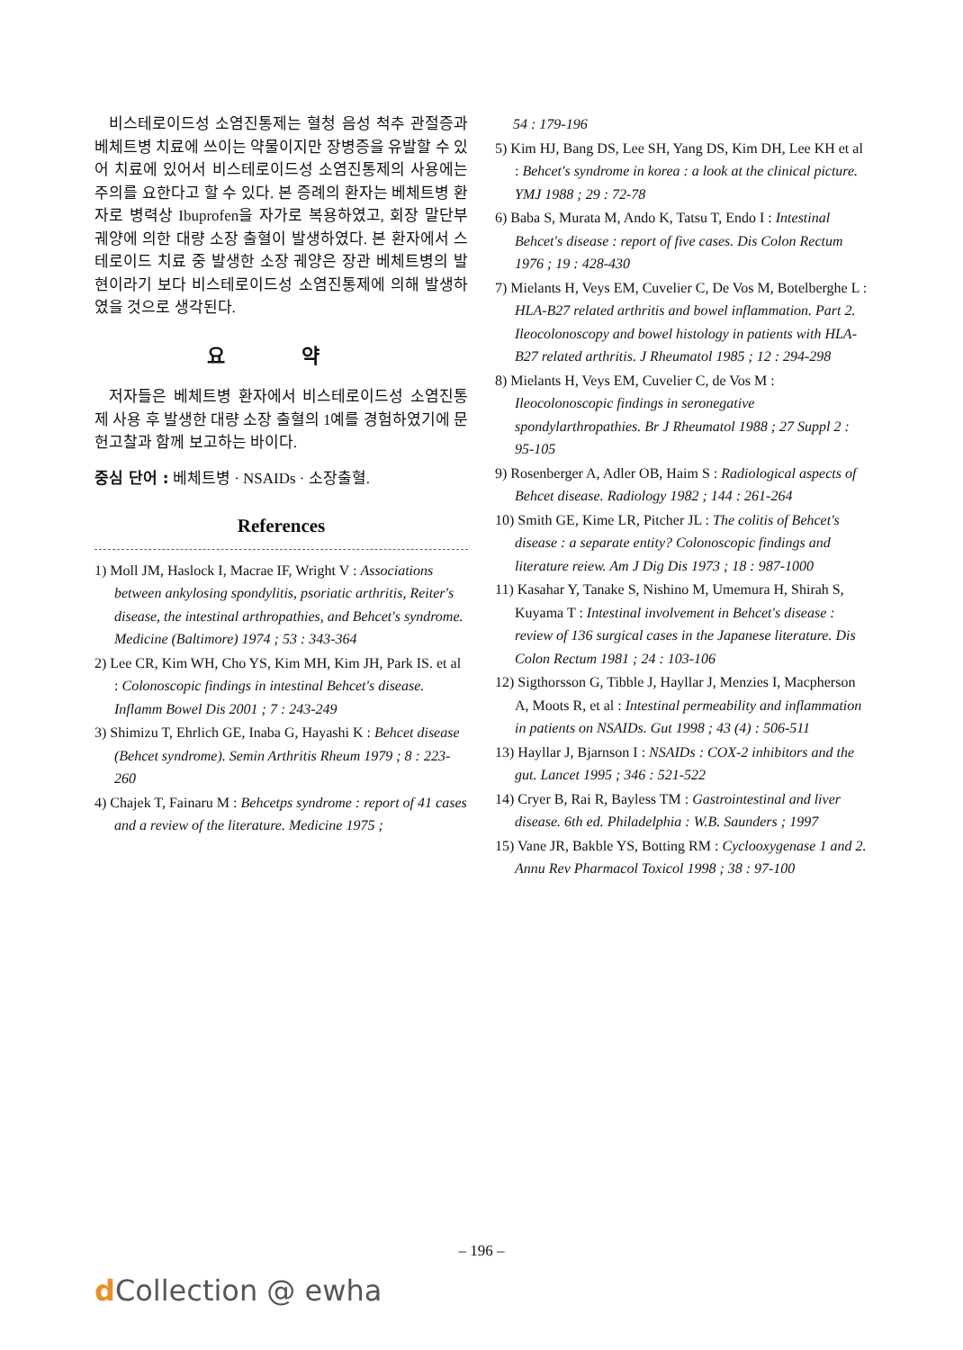비스테로이드성 소염진통제는 혈청 음성 척추 관절증과 베체트병 치료에 쓰이는 약물이지만 장병증을 유발할 수 있어 치료에 있어서 비스테로이드성 소염진통제의 사용에는 주의를 요한다고 할 수 있다. 본 증례의 환자는 베체트병 환자로 병력상 Ibuprofen을 자가로 복용하였고, 회장 말단부 궤양에 의한 대량 소장 출혈이 발생하였다. 본 환자에서 스테로이드 치료 중 발생한 소장 궤양은 장관 베체트병의 발현이라기 보다 비스테로이드성 소염진통제에 의해 발생하였을 것으로 생각된다.
요 약
저자들은 베체트병 환자에서 비스테로이드성 소염진통제 사용 후 발생한 대량 소장 출혈의 1예를 경험하였기에 문헌고찰과 함께 보고하는 바이다.
중심 단어 : 베체트병 · NSAIDs · 소장출혈.
References
1) Moll JM, Haslock I, Macrae IF, Wright V : Associations between ankylosing spondylitis, psoriatic arthritis, Reiter's disease, the intestinal arthropathies, and Behcet's syndrome. Medicine (Baltimore) 1974 ; 53 : 343-364
2) Lee CR, Kim WH, Cho YS, Kim MH, Kim JH, Park IS. et al : Colonoscopic findings in intestinal Behcet's disease. Inflamm Bowel Dis 2001 ; 7 : 243-249
3) Shimizu T, Ehrlich GE, Inaba G, Hayashi K : Behcet disease (Behcet syndrome). Semin Arthritis Rheum 1979 ; 8 : 223-260
4) Chajek T, Fainaru M : Behcetps syndrome : report of 41 cases and a review of the literature. Medicine 1975 ;
54 : 179-196
5) Kim HJ, Bang DS, Lee SH, Yang DS, Kim DH, Lee KH et al : Behcet's syndrome in korea : a look at the clinical picture. YMJ 1988 ; 29 : 72-78
6) Baba S, Murata M, Ando K, Tatsu T, Endo I : Intestinal Behcet's disease : report of five cases. Dis Colon Rectum 1976 ; 19 : 428-430
7) Mielants H, Veys EM, Cuvelier C, De Vos M, Botelberghe L : HLA-B27 related arthritis and bowel inflammation. Part 2. Ileocolonoscopy and bowel histology in patients with HLA-B27 related arthritis. J Rheumatol 1985 ; 12 : 294-298
8) Mielants H, Veys EM, Cuvelier C, de Vos M : Ileocolonoscopic findings in seronegative spondylarthropathies. Br J Rheumatol 1988 ; 27 Suppl 2 : 95-105
9) Rosenberger A, Adler OB, Haim S : Radiological aspects of Behcet disease. Radiology 1982 ; 144 : 261-264
10) Smith GE, Kime LR, Pitcher JL : The colitis of Behcet's disease : a separate entity? Colonoscopic findings and literature reiew. Am J Dig Dis 1973 ; 18 : 987-1000
11) Kasahar Y, Tanake S, Nishino M, Umemura H, Shirah S, Kuyama T : Intestinal involvement in Behcet's disease : review of 136 surgical cases in the Japanese literature. Dis Colon Rectum 1981 ; 24 : 103-106
12) Sigthorsson G, Tibble J, Hayllar J, Menzies I, Macpherson A, Moots R, et al : Intestinal permeability and inflammation in patients on NSAIDs. Gut 1998 ; 43 (4) : 506-511
13) Hayllar J, Bjarnson I : NSAIDs : COX-2 inhibitors and the gut. Lancet 1995 ; 346 : 521-522
14) Cryer B, Rai R, Bayless TM : Gastrointestinal and liver disease. 6th ed. Philadelphia : W.B. Saunders ; 1997
15) Vane JR, Bakble YS, Botting RM : Cyclooxygenase 1 and 2. Annu Rev Pharmacol Toxicol 1998 ; 38 : 97-100
– 196 –
d Collection @ ewha